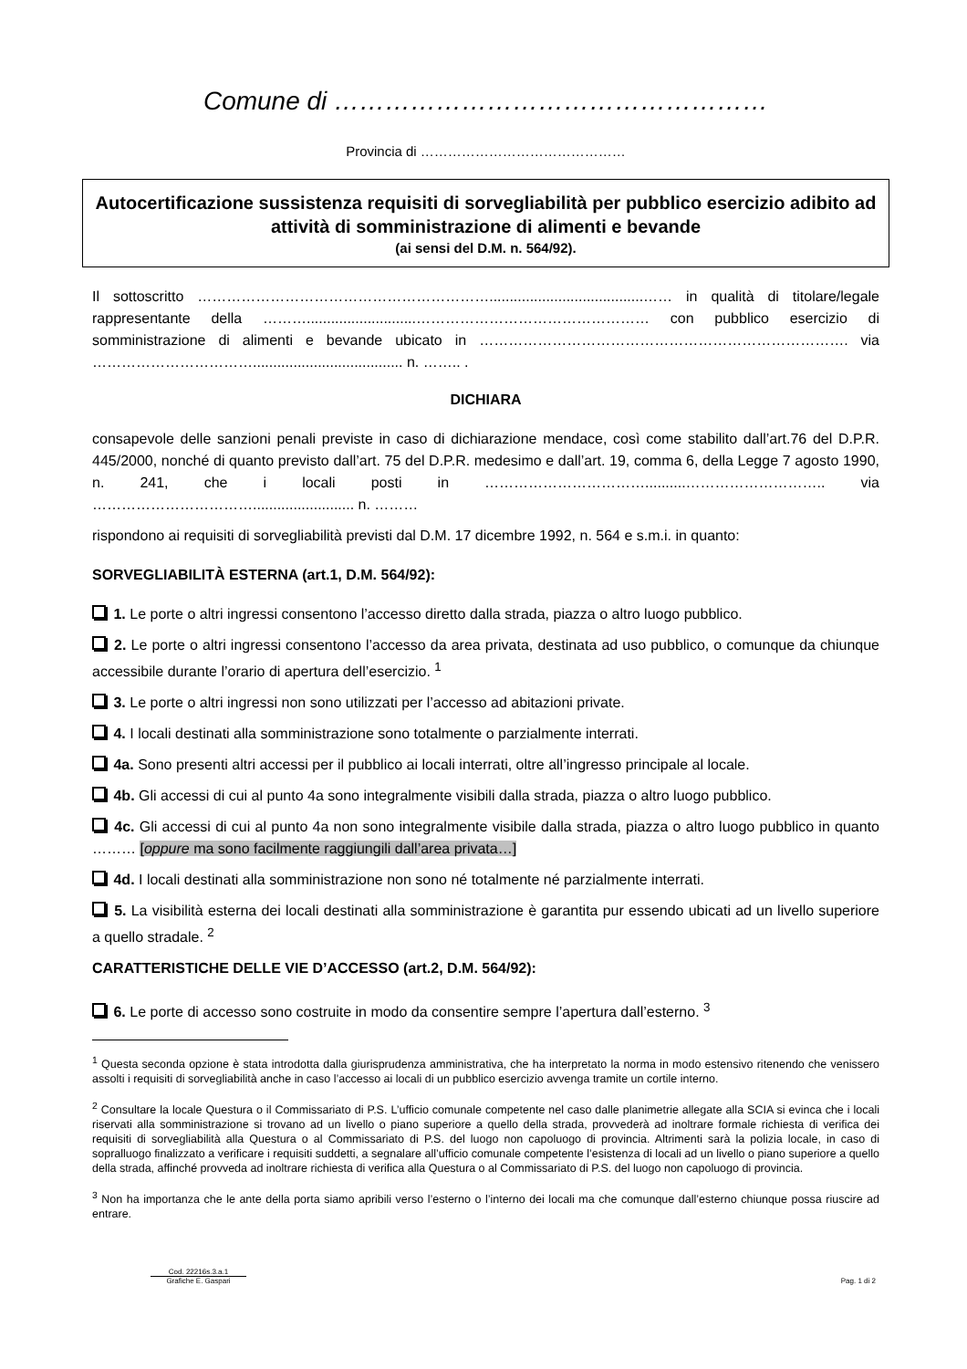Comune di ……………………………………………
Provincia di ………………………………………
Autocertificazione sussistenza requisiti di sorvegliabilità per pubblico esercizio adibito ad attività di somministrazione di alimenti e bevande
(ai sensi del D.M. n. 564/92).
Il sottoscritto ……………………………………………………......................................…… in qualità di titolare/legale rappresentante della ………...........................………………………………………… con pubblico esercizio di somministrazione di alimenti e bevande ubicato in …………………………………………………………………. via ……………………………..................................... n. …….. .
DICHIARA
consapevole delle sanzioni penali previste in caso di dichiarazione mendace, così come stabilito dall’art.76 del D.P.R. 445/2000, nonché di quanto previsto dall’art. 75 del D.P.R. medesimo e dall’art. 19, comma 6, della Legge 7 agosto 1990, n. 241, che i locali posti in ……………………………..........……………………….. via ……………………………......................... n. ………
rispondono ai requisiti di sorvegliabilità previsti dal D.M. 17 dicembre 1992, n. 564 e s.m.i. in quanto:
SORVEGLIABILITÀ ESTERNA (art.1, D.M. 564/92):
1. Le porte o altri ingressi consentono l’accesso diretto dalla strada, piazza o altro luogo pubblico.
2. Le porte o altri ingressi consentono l’accesso da area privata, destinata ad uso pubblico, o comunque da chiunque accessibile durante l’orario di apertura dell’esercizio. <sup>1</sup>
3. Le porte o altri ingressi non sono utilizzati per l’accesso ad abitazioni private.
4. I locali destinati alla somministrazione sono totalmente o parzialmente interrati.
4a. Sono presenti altri accessi per il pubblico ai locali interrati, oltre all’ingresso principale al locale.
4b. Gli accessi di cui al punto 4a sono integralmente visibili dalla strada, piazza o altro luogo pubblico.
4c. Gli accessi di cui al punto 4a non sono integralmente visibile dalla strada, piazza o altro luogo pubblico in quanto ……… [oppure ma sono facilmente raggiungili dall’area privata…]
4d. I locali destinati alla somministrazione non sono né totalmente né parzialmente interrati.
5. La visibilità esterna dei locali destinati alla somministrazione è garantita pur essendo ubicati ad un livello superiore a quello stradale. <sup>2</sup>
CARATTERISTICHE DELLE VIE D’ACCESSO (art.2, D.M. 564/92):
6. Le porte di accesso sono costruite in modo da consentire sempre l’apertura dall’esterno. <sup>3</sup>
<sup>1</sup> Questa seconda opzione è stata introdotta dalla giurisprudenza amministrativa, che ha interpretato la norma in modo estensivo ritenendo che venissero assolti i requisiti di sorvegliabilità anche in caso l’accesso ai locali di un pubblico esercizio avvenga tramite un cortile interno.
<sup>2</sup> Consultare la locale Questura o il Commissariato di P.S. L’ufficio comunale competente nel caso dalle planimetrie allegate alla SCIA si evinca che i locali riservati alla somministrazione si trovano ad un livello o piano superiore a quello della strada, provvederà ad inoltrare formale richiesta di verifica dei requisiti di sorvegliabilità alla Questura o al Commissariato di P.S. del luogo non capoluogo di provincia. Altrimenti sarà la polizia locale, in caso di sopralluogo finalizzato a verificare i requisiti suddetti, a segnalare all’ufficio comunale competente l’esistenza di locali ad un livello o piano superiore a quello della strada, affinché provveda ad inoltrare richiesta di verifica alla Questura o al Commissariato di P.S. del luogo non capoluogo di provincia.
<sup>3</sup> Non ha importanza che le ante della porta siamo apribili verso l’esterno o l’interno dei locali ma che comunque dall’esterno chiunque possa riuscire ad entrare.
Cod. 22216s.3.a.1
Grafiche E. Gaspari
Pag. 1 di 2